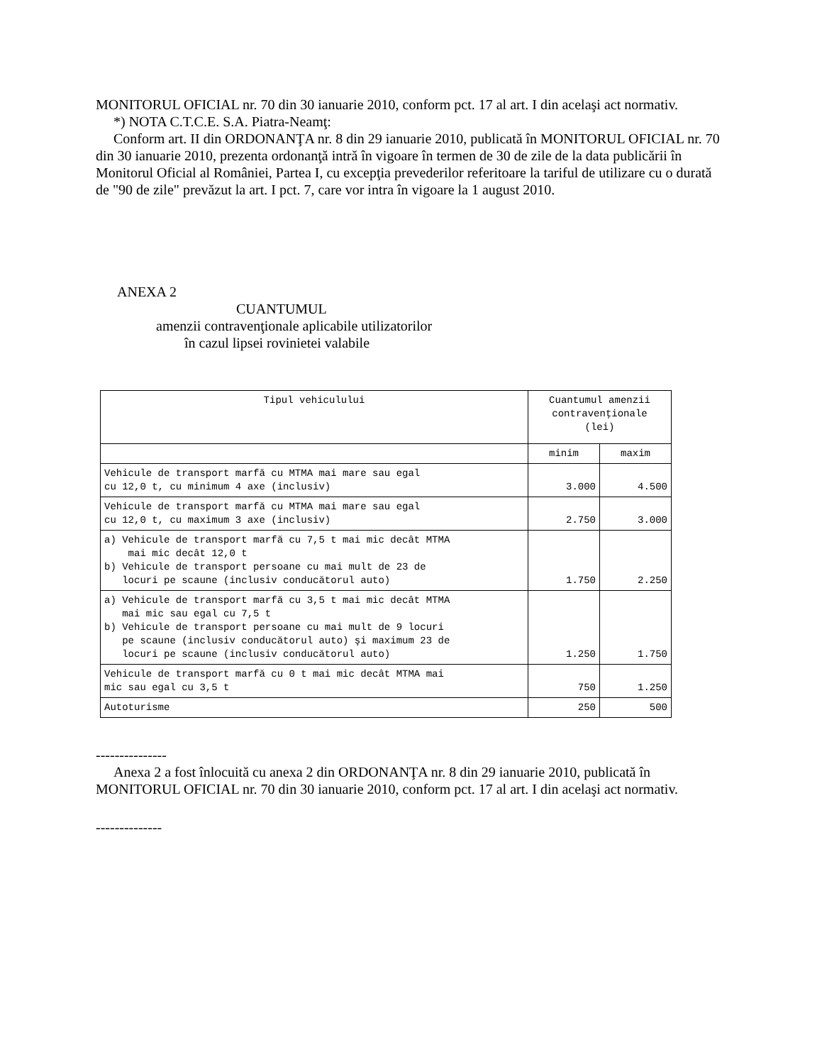MONITORUL OFICIAL nr. 70 din 30 ianuarie 2010, conform pct. 17 al art. I din acelaşi act normativ.
*) NOTA C.T.C.E. S.A. Piatra-Neamţ:
Conform art. II din ORDONANŢA nr. 8 din 29 ianuarie 2010, publicată în MONITORUL OFICIAL nr. 70 din 30 ianuarie 2010, prezenta ordonanţă intră în vigoare în termen de 30 de zile de la data publicării în Monitorul Oficial al României, Partea I, cu excepţia prevederilor referitoare la tariful de utilizare cu o durată de "90 de zile" prevăzut la art. I pct. 7, care vor intra în vigoare la 1 august 2010.
ANEXA 2
CUANTUMUL
amenzii contravenţionale aplicabile utilizatorilor
în cazul lipsei rovinietei valabile
| Tipul vehiculului | Cuantumul amenzii contravenţionale (lei) | |
| --- | --- | --- |
| | minim | maxim |
| Vehicule de transport marfă cu MTMA mai mare sau egal cu 12,0 t, cu minimum 4 axe (inclusiv) | 3.000 | 4.500 |
| Vehicule de transport marfă cu MTMA mai mare sau egal cu 12,0 t, cu maximum 3 axe (inclusiv) | 2.750 | 3.000 |
| a) Vehicule de transport marfă cu 7,5 t mai mic decât MTMA mai mic decât 12,0 t b) Vehicule de transport persoane cu mai mult de 23 de locuri pe scaune (inclusiv conducătorul auto) | 1.750 | 2.250 |
| a) Vehicule de transport marfă cu 3,5 t mai mic decât MTMA mai mic sau egal cu 7,5 t b) Vehicule de transport persoane cu mai mult de 9 locuri pe scaune (inclusiv conducătorul auto) şi maximum 23 de locuri pe scaune (inclusiv conducătorul auto) | 1.250 | 1.750 |
| Vehicule de transport marfă cu 0 t mai mic decât MTMA mai mic sau egal cu 3,5 t | 750 | 1.250 |
| Autoturisme | 250 | 500 |
---------------
Anexa 2 a fost înlocuită cu anexa 2 din ORDONANŢA nr. 8 din 29 ianuarie 2010, publicată în MONITORUL OFICIAL nr. 70 din 30 ianuarie 2010, conform pct. 17 al art. I din acelaşi act normativ.
--------------